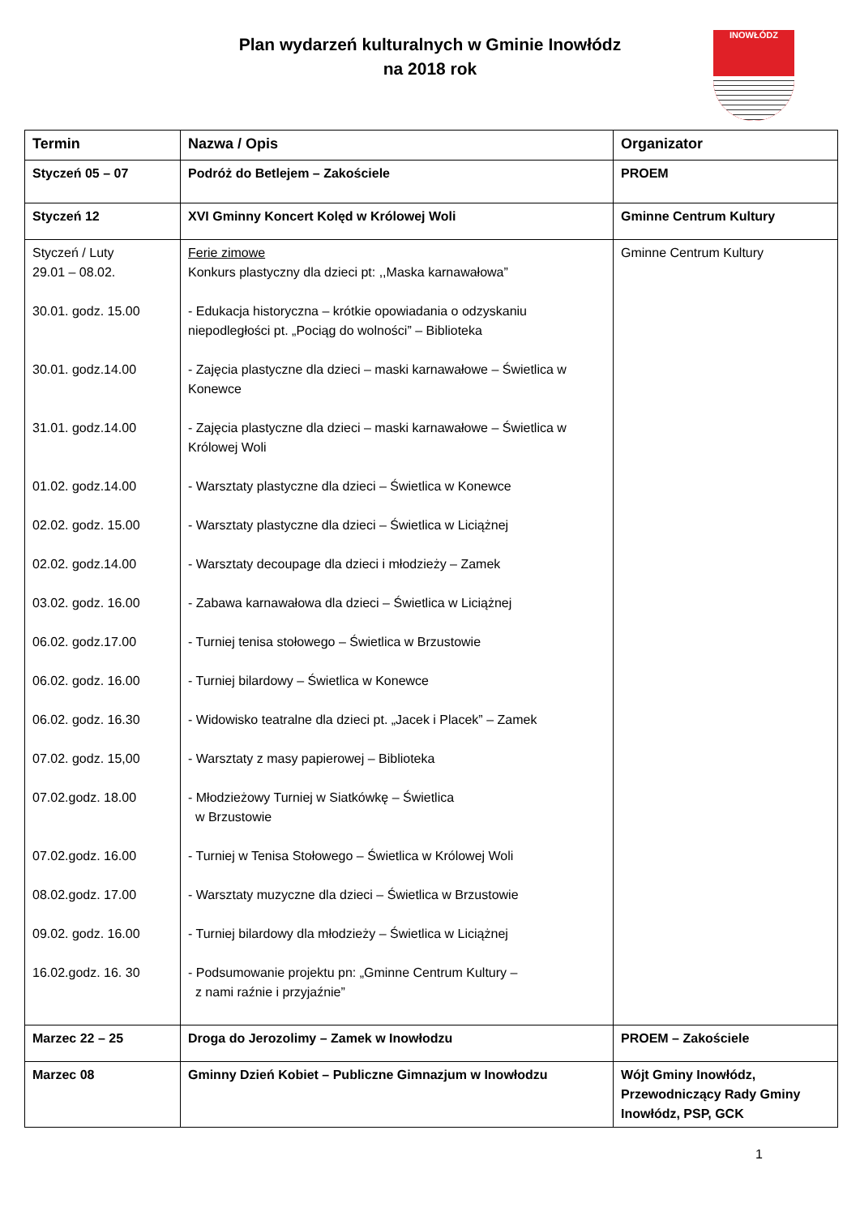Plan wydarzeń kulturalnych w Gminie Inowłódz
na 2018 rok
INOWŁÓDZ
| Termin | Nazwa / Opis | Organizator |
| --- | --- | --- |
| Styczeń 05 – 07 | Podróż do Betlejem – Zakościele | PROEM |
| Styczeń 12 | XVI Gminny Koncert Kolęd w Królowej Woli | Gminne Centrum Kultury |
| Styczeń / Luty 29.01 – 08.02. 30.01. godz. 15.00 30.01. godz.14.00 31.01. godz.14.00 01.02. godz.14.00 02.02. godz. 15.00 02.02. godz.14.00 03.02. godz. 16.00 06.02. godz.17.00 06.02. godz. 16.00 06.02. godz. 16.30 07.02. godz. 15,00 07.02.godz. 18.00 07.02.godz. 16.00 08.02.godz. 17.00 09.02. godz. 16.00 16.02.godz. 16. 30 | Ferie zimowe Konkurs plastyczny dla dzieci pt: ,,Maska karnawałowa” - Edukacja historyczna – krótkie opowiadania o odzyskaniu niepodległości pt. „Pociąg do wolności” – Biblioteka - Zajęcia plastyczne dla dzieci – maski karnawałowe – Świetlica w Konewce - Zajęcia plastyczne dla dzieci – maski karnawałowe – Świetlica w Królowej Woli - Warsztaty plastyczne dla dzieci – Świetlica w Konewce - Warsztaty plastyczne dla dzieci – Świetlica w Liciążnej - Warsztaty decoupage dla dzieci i młodzieży – Zamek - Zabawa karnawałowa dla dzieci – Świetlica w Liciążnej - Turniej tenisa stołowego – Świetlica w Brzustowie - Turniej bilardowy – Świetlica w Konewce - Widowisko teatralne dla dzieci pt. „Jacek i Placek” – Zamek - Warsztaty z masy papierowej – Biblioteka - Młodzieżowy Turniej w Siatkówkę – Świetlica w Brzustowie - Turniej w Tenisa Stołowego – Świetlica w Królowej Woli - Warsztaty muzyczne dla dzieci – Świetlica w Brzustowie - Turniej bilardowy dla młodzieży – Świetlica w Liciążnej - Podsumowanie projektu pn: „Gminne Centrum Kultury – z nami raźnie i przyjaźnie” | Gminne Centrum Kultury |
| Marzec 22 – 25 | Droga do Jerozolimy – Zamek w Inowłodzu | PROEM – Zakościele |
| Marzec 08 | Gminny Dzień Kobiet – Publiczne Gimnazjum w Inowłodzu | Wójt Gminy Inowłódz, Przewodniczący Rady Gminy Inowłódz, PSP, GCK |
1